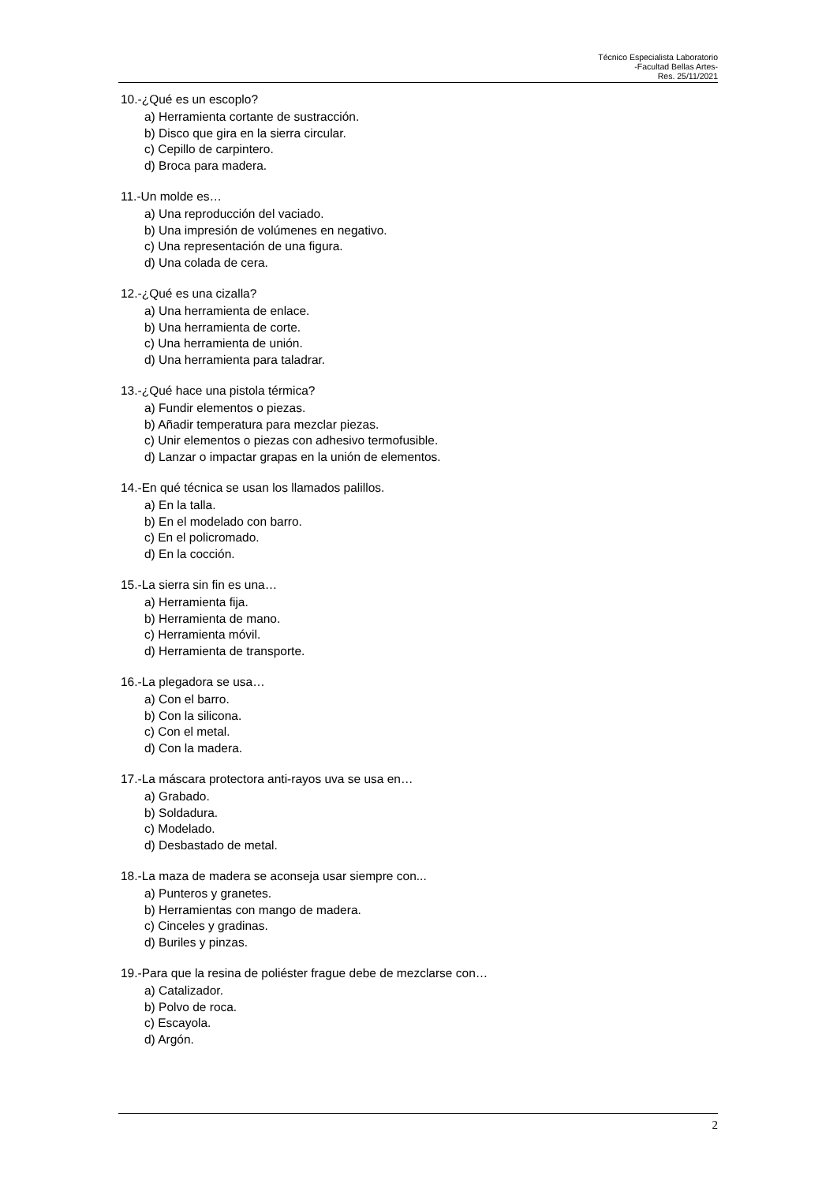Técnico Especialista Laboratorio
-Facultad Bellas Artes-
Res. 25/11/2021
10.-¿Qué es un escoplo?
a) Herramienta cortante de sustracción.
b) Disco que gira en la sierra circular.
c) Cepillo de carpintero.
d) Broca para madera.
11.-Un molde es…
a) Una reproducción del vaciado.
b) Una impresión de volúmenes en negativo.
c) Una representación de una figura.
d) Una colada de cera.
12.-¿Qué es una cizalla?
a) Una herramienta de enlace.
b) Una herramienta de corte.
c) Una herramienta de unión.
d) Una herramienta para taladrar.
13.-¿Qué hace una pistola térmica?
a) Fundir elementos o piezas.
b) Añadir temperatura para mezclar piezas.
c) Unir elementos o piezas con adhesivo termofusible.
d) Lanzar o impactar grapas en la unión de elementos.
14.-En qué técnica se usan los llamados palillos.
a) En la talla.
b) En el modelado con barro.
c) En el policromado.
d) En la cocción.
15.-La sierra sin fin es una…
a) Herramienta fija.
b) Herramienta de mano.
c) Herramienta móvil.
d) Herramienta de transporte.
16.-La plegadora se usa…
a) Con el barro.
b) Con la silicona.
c) Con el metal.
d) Con la madera.
17.-La máscara protectora anti-rayos uva se usa en…
a) Grabado.
b) Soldadura.
c) Modelado.
d) Desbastado de metal.
18.-La maza de madera se aconseja usar siempre con...
a) Punteros y granetes.
b) Herramientas con mango de madera.
c) Cinceles y gradinas.
d) Buriles y pinzas.
19.-Para que la resina de poliéster frague debe de mezclarse con…
a) Catalizador.
b) Polvo de roca.
c) Escayola.
d) Argón.
2